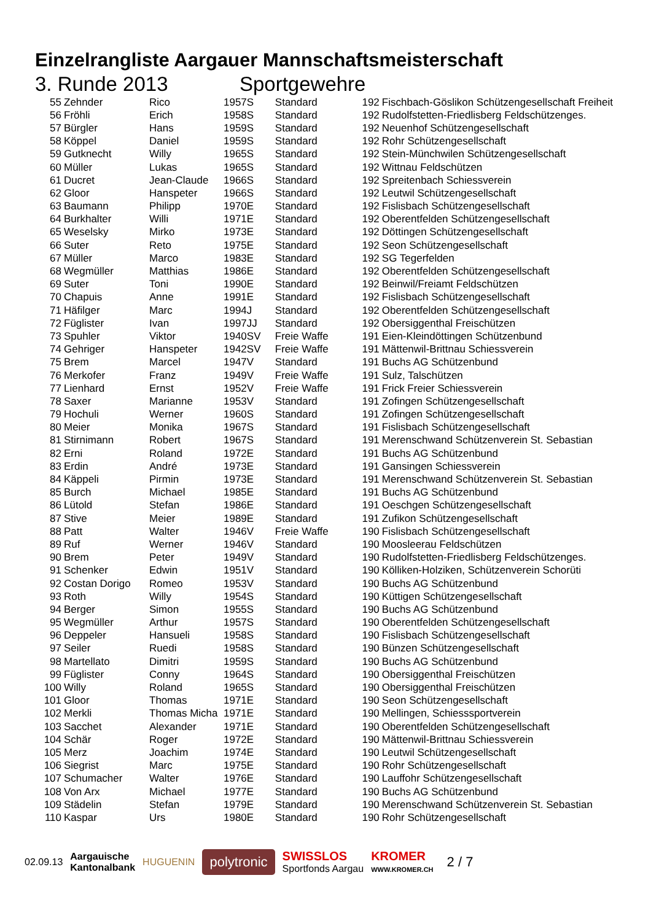Einzelrangliste Aargauer Mannschaftsmeisterschaft
3. Runde 2013 Sportgewehre
| 55 | Zehnder | Rico | 1957 | S | Standard | 192 | Fischbach-Göslikon Schützengesellschaft Freiheit |
| 56 | Fröhli | Erich | 1958 | S | Standard | 192 | Rudolfstetten-Friedlisberg Feldschützenges. |
| 57 | Bürgler | Hans | 1959 | S | Standard | 192 | Neuenhof Schützengesellschaft |
| 58 | Köppel | Daniel | 1959 | S | Standard | 192 | Rohr Schützengesellschaft |
| 59 | Gutknecht | Willy | 1965 | S | Standard | 192 | Stein-Münchwilen Schützengesellschaft |
| 60 | Müller | Lukas | 1965 | S | Standard | 192 | Wittnau Feldschützen |
| 61 | Ducret | Jean-Claude | 1966 | S | Standard | 192 | Spreitenbach Schiessverein |
| 62 | Gloor | Hanspeter | 1966 | S | Standard | 192 | Leutwil Schützengesellschaft |
| 63 | Baumann | Philipp | 1970 | E | Standard | 192 | Fislisbach Schützengesellschaft |
| 64 | Burkhalter | Willi | 1971 | E | Standard | 192 | Oberentfelden Schützengesellschaft |
| 65 | Weselsky | Mirko | 1973 | E | Standard | 192 | Döttingen Schützengesellschaft |
| 66 | Suter | Reto | 1975 | E | Standard | 192 | Seon Schützengesellschaft |
| 67 | Müller | Marco | 1983 | E | Standard | 192 | SG Tegerfelden |
| 68 | Wegmüller | Matthias | 1986 | E | Standard | 192 | Oberentfelden Schützengesellschaft |
| 69 | Suter | Toni | 1990 | E | Standard | 192 | Beinwil/Freiamt Feldschützen |
| 70 | Chapuis | Anne | 1991 | E | Standard | 192 | Fislisbach Schützengesellschaft |
| 71 | Häfilger | Marc | 1994 | J | Standard | 192 | Oberentfelden Schützengesellschaft |
| 72 | Füglister | Ivan | 1997 | JJ | Standard | 192 | Obersiggenthal Freischützen |
| 73 | Spuhler | Viktor | 1940 | SV | Freie Waffe | 191 | Eien-Kleindöttingen Schützenbund |
| 74 | Gehriger | Hanspeter | 1942 | SV | Freie Waffe | 191 | Mättenwil-Brittnau Schiessverein |
| 75 | Brem | Marcel | 1947 | V | Standard | 191 | Buchs AG Schützenbund |
| 76 | Merkofer | Franz | 1949 | V | Freie Waffe | 191 | Sulz, Talschützen |
| 77 | Lienhard | Ernst | 1952 | V | Freie Waffe | 191 | Frick Freier Schiessverein |
| 78 | Saxer | Marianne | 1953 | V | Standard | 191 | Zofingen Schützengesellschaft |
| 79 | Hochuli | Werner | 1960 | S | Standard | 191 | Zofingen Schützengesellschaft |
| 80 | Meier | Monika | 1967 | S | Standard | 191 | Fislisbach Schützengesellschaft |
| 81 | Stirnimann | Robert | 1967 | S | Standard | 191 | Merenschwand Schützenverein St. Sebastian |
| 82 | Erni | Roland | 1972 | E | Standard | 191 | Buchs AG Schützenbund |
| 83 | Erdin | André | 1973 | E | Standard | 191 | Gansingen Schiessverein |
| 84 | Käppeli | Pirmin | 1973 | E | Standard | 191 | Merenschwand Schützenverein St. Sebastian |
| 85 | Burch | Michael | 1985 | E | Standard | 191 | Buchs AG Schützenbund |
| 86 | Lütold | Stefan | 1986 | E | Standard | 191 | Oeschgen Schützengesellschaft |
| 87 | Stive | Meier | 1989 | E | Standard | 191 | Zufikon Schützengesellschaft |
| 88 | Patt | Walter | 1946 | V | Freie Waffe | 190 | Fislisbach Schützengesellschaft |
| 89 | Ruf | Werner | 1946 | V | Standard | 190 | Moosleerau Feldschützen |
| 90 | Brem | Peter | 1949 | V | Standard | 190 | Rudolfstetten-Friedlisberg Feldschützenges. |
| 91 | Schenker | Edwin | 1951 | V | Standard | 190 | Kölliken-Holziken, Schützenverein Schorüti |
| 92 | Costan Dorigo | Romeo | 1953 | V | Standard | 190 | Buchs AG Schützenbund |
| 93 | Roth | Willy | 1954 | S | Standard | 190 | Küttigen Schützengesellschaft |
| 94 | Berger | Simon | 1955 | S | Standard | 190 | Buchs AG Schützenbund |
| 95 | Wegmüller | Arthur | 1957 | S | Standard | 190 | Oberentfelden Schützengesellschaft |
| 96 | Deppeler | Hansueli | 1958 | S | Standard | 190 | Fislisbach Schützengesellschaft |
| 97 | Seiler | Ruedi | 1958 | S | Standard | 190 | Bünzen Schützengesellschaft |
| 98 | Martellato | Dimitri | 1959 | S | Standard | 190 | Buchs AG Schützenbund |
| 99 | Füglister | Conny | 1964 | S | Standard | 190 | Obersiggenthal Freischützen |
| 100 | Willy | Roland | 1965 | S | Standard | 190 | Obersiggenthal Freischützen |
| 101 | Gloor | Thomas | 1971 | E | Standard | 190 | Seon Schützengesellschaft |
| 102 | Merkli | Thomas Micha | 1971 | E | Standard | 190 | Mellingen, Schiesssportverein |
| 103 | Sacchet | Alexander | 1971 | E | Standard | 190 | Oberentfelden Schützengesellschaft |
| 104 | Schär | Roger | 1972 | E | Standard | 190 | Mättenwil-Brittnau Schiessverein |
| 105 | Merz | Joachim | 1974 | E | Standard | 190 | Leutwil Schützengesellschaft |
| 106 | Siegrist | Marc | 1975 | E | Standard | 190 | Rohr Schützengesellschaft |
| 107 | Schumacher | Walter | 1976 | E | Standard | 190 | Lauffohr Schützengesellschaft |
| 108 | Von Arx | Michael | 1977 | E | Standard | 190 | Buchs AG Schützenbund |
| 109 | Städelin | Stefan | 1979 | E | Standard | 190 | Merenschwand Schützenverein St. Sebastian |
| 110 | Kaspar | Urs | 1980 | E | Standard | 190 | Rohr Schützengesellschaft |
02.09.13 Aargauische
Kantonalbank HUGUENIN polytronic SWISSLOS
Sportfonds Aargau KROMER
WWW.KROMER.CH 2 / 7